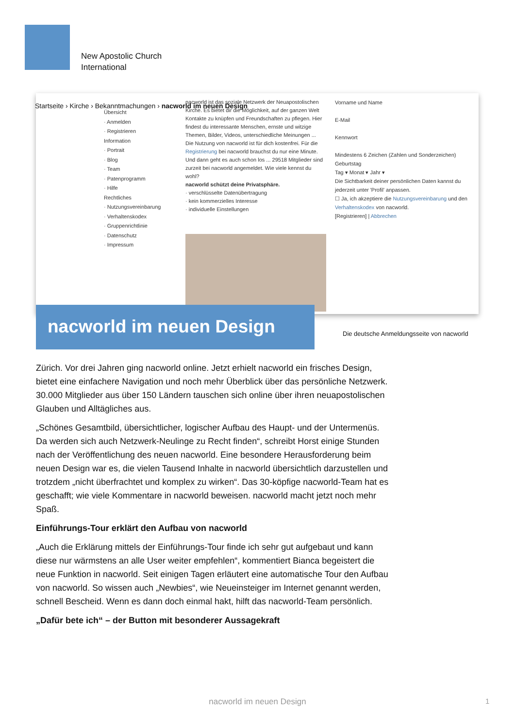New Apostolic Church
International
Übersicht
· Anmelden
· Registrieren
Information
· Portrait
· Blog
· Team
· Patenprogramm
· Hilfe
Rechtliches
· Nutzungsvereinbarung
· Verhaltenskodex
· Gruppenrichtlinie
· Datenschutz
· Impressum
nacworld ist das soziale Netzwerk der Neuapostolischen Kirche. Es bietet dir die Möglichkeit, auf der ganzen Welt Kontakte zu knüpfen und Freundschaften zu pflegen. Hier findest du interessante Menschen, ernste und witzige Themen, Bilder, Videos, unterschiedliche Meinungen ...
Die Nutzung von nacworld ist für dich kostenfrei. Für die Registrierung bei nacworld brauchst du nur eine Minute. Und dann geht es auch schon los ... 29518 Mitglieder sind zurzeit bei nacworld angemeldet. Wie viele kennst du wohl?
nacworld schützt deine Privatsphäre.
· verschlüsselte Datenübertragung
· kein kommerzielles Interesse
· individuelle Einstellungen
Vorname und Name
E-Mail
Kennwort
Mindestens 6 Zeichen (Zahlen und Sonderzeichen)
Geburtstag
Tag ▾ Monat ▾ Jahr ▾
Die Sichtbarkeit deiner persönlichen Daten kannst du jederzeit unter 'Profil' anpassen.
☐ Ja, ich akzeptiere die Nutzungsvereinbarung und den Verhaltenskodex von nacworld.
[Registrieren] | Abbrechen
Startseite › Kirche › Bekanntmachungen › nacworld im neuen Design
nacworld im neuen Design
Die deutsche Anmeldungsseite von nacworld
Zürich. Vor drei Jahren ging nacworld online. Jetzt erhielt nacworld ein frisches Design, bietet eine einfachere Navigation und noch mehr Überblick über das persönliche Netzwerk. 30.000 Mitglieder aus über 150 Ländern tauschen sich online über ihren neuapostolischen Glauben und Alltägliches aus.
„Schönes Gesamtbild, übersichtlicher, logischer Aufbau des Haupt- und der Untermenüs. Da werden sich auch Netzwerk-Neulinge zu Recht finden“, schreibt Horst einige Stunden nach der Veröffentlichung des neuen nacworld. Eine besondere Herausforderung beim neuen Design war es, die vielen Tausend Inhalte in nacworld übersichtlich darzustellen und trotzdem „nicht überfrachtet und komplex zu wirken“. Das 30-köpfige nacworld-Team hat es geschafft; wie viele Kommentare in nacworld beweisen. nacworld macht jetzt noch mehr Spaß.
Einführungs-Tour erklärt den Aufbau von nacworld
„Auch die Erklärung mittels der Einführungs-Tour finde ich sehr gut aufgebaut und kann diese nur wärmstens an alle User weiter empfehlen“, kommentiert Bianca begeistert die neue Funktion in nacworld. Seit einigen Tagen erläutert eine automatische Tour den Aufbau von nacworld. So wissen auch „Newbies“, wie Neueinsteiger im Internet genannt werden, schnell Bescheid. Wenn es dann doch einmal hakt, hilft das nacworld-Team persönlich.
„Dafür bete ich“ – der Button mit besonderer Aussagekraft
nacworld im neuen Design 1